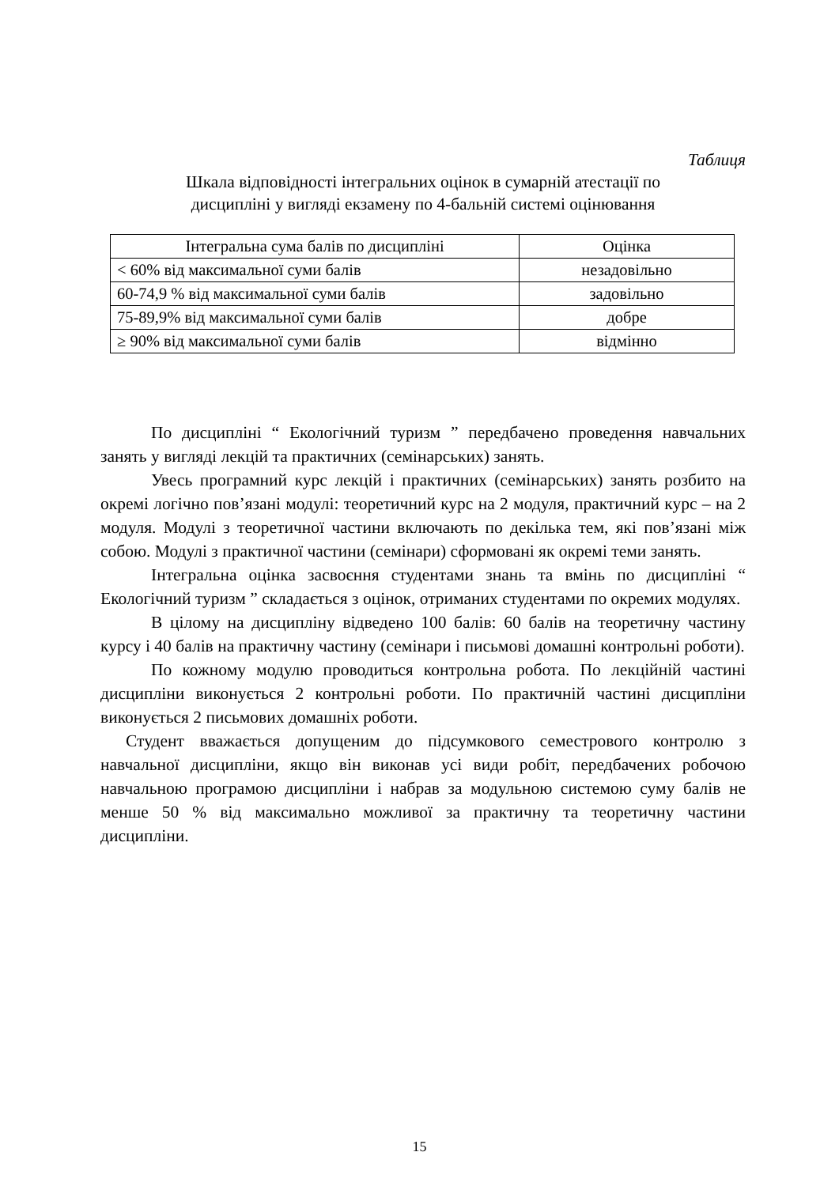Таблиця
Шкала відповідності інтегральних оцінок в сумарній атестації по
дисципліні у вигляді екзамену по 4-бальній системі оцінювання
| Інтегральна сума балів по дисципліні | Оцінка |
| < 60% від максимальної суми балів | незадовільно |
| 60-74,9 % від максимальної суми балів | задовільно |
| 75-89,9% від максимальної суми балів | добре |
| ≥ 90% від максимальної суми балів | відмінно |
По дисципліні “ Екологічний туризм ” передбачено проведення навчальних занять у вигляді лекцій та практичних (семінарських) занять.
Увесь програмний курс лекцій і практичних (семінарських) занять розбито на окремі логічно пов’язані модулі: теоретичний курс на 2 модуля, практичний курс – на 2 модуля. Модулі з теоретичної частини включають по декілька тем, які пов’язані між собою. Модулі з практичної частини (семінари) сформовані як окремі теми занять.
Інтегральна оцінка засвоєння студентами знань та вмінь по дисципліні “ Екологічний туризм ” складається з оцінок, отриманих студентами по окремих модулях.
В цілому на дисципліну відведено 100 балів: 60 балів на теоретичну частину курсу і 40 балів на практичну частину (семінари і письмові домашні контрольні роботи).
По кожному модулю проводиться контрольна робота. По лекційній частині дисципліни виконується 2 контрольні роботи. По практичній частині дисципліни виконується 2 письмових домашніх роботи.
Студент вважається допущеним до підсумкового семестрового контролю з навчальної дисципліни, якщо він виконав усі види робіт, передбачених робочою навчальною програмою дисципліни і набрав за модульною системою суму балів не менше 50 % від максимально можливої за практичну та теоретичну частини дисципліни.
15